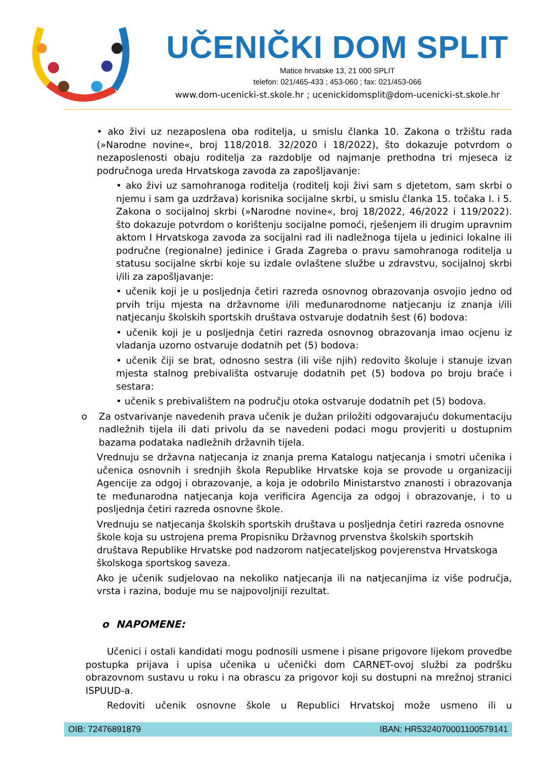UČENIČKI DOM SPLIT
Matice hrvatske 13, 21 000 SPLIT
telefon: 021/465-433 ; 453-060 ; fax: 021/453-066
www.dom-ucenicki-st.skole.hr ; ucenickidomsplit@dom-ucenicki-st.skole.hr
• ako živi uz nezaposlena oba roditelja, u smislu članka 10. Zakona o tržištu rada (»Narodne novine«, broj 118/2018. 32/2020 i 18/2022), što dokazuje potvrdom o nezaposlenosti obaju roditelja za razdoblje od najmanje prethodna tri mjeseca iz područnoga ureda Hrvatskoga zavoda za zapošljavanje:
• ako živi uz samohranoga roditelja (roditelj koji živi sam s djetetom, sam skrbi o njemu i sam ga uzdržava) korisnika socijalne skrbi, u smislu članka 15. točaka I. i 5. Zakona o socijalnoj skrbi (»Narodne novine«, broj 18/2022, 46/2022 i 119/2022). što dokazuje potvrdom o korištenju socijalne pomoći, rješenjem ili drugim upravnim aktom I Hrvatskoga zavoda za socijalni rad ili nadležnoga tijela u jedinici lokalne ili područne (regionalne) jedinice i Grada Zagreba o pravu samohranoga roditelja u statusu socijalne skrbi koje su izdale ovlaštene službe u zdravstvu, socijalnoj skrbi i/ili za zapošljavanje:
• učenik koji je u posljednja četiri razreda osnovnog obrazovanja osvojio jedno od prvih triju mjesta na državnome i/ili međunarodnome natjecanju iz znanja i/ili natjecanju školskih sportskih društava ostvaruje dodatnih šest (6) bodova:
• učenik koji je u posljednja četiri razreda osnovnog obrazovanja imao ocjenu iz vladanja uzorno ostvaruje dodatnih pet (5) bodova:
• učenik čiji se brat, odnosno sestra (ili više njih) redovito školuje i stanuje izvan mjesta stalnog prebivališta ostvaruje dodatnih pet (5) bodova po broju braće i sestara:
• učenik s prebivalištem na području otoka ostvaruje dodatnih pet (5) bodova.
o Za ostvarivanje navedenih prava učenik je dužan priložiti odgovarajuću dokumentaciju nadležnih tijela ili dati privolu da se navedeni podaci mogu provjeriti u dostupnim bazama podataka nadležnih državnih tijela.
Vrednuju se državna natjecanja iz znanja prema Katalogu natjecanja i smotri učenika i učenica osnovnih i srednjih škola Republike Hrvatske koja se provode u organizaciji Agencije za odgoj i obrazovanje, a koja je odobrilo Ministarstvo znanosti i obrazovanja te međunarodna natjecanja koja verificira Agencija za odgoj i obrazovanje, i to u posljednja četiri razreda osnovne škole.
Vrednuju se natjecanja školskih sportskih društava u posljednja četiri razreda osnovne škole koja su ustrojena prema Propisniku Državnog prvenstva školskih sportskih društava Republike Hrvatske pod nadzorom natjecateljskog povjerenstva Hrvatskoga školskoga sportskog saveza.
Ako je učenik sudjelovao na nekoliko natjecanja ili na natjecanjima iz više područja, vrsta i razina, boduje mu se najpovoljniji rezultat.
o NAPOMENE:
Učenici i ostali kandidati mogu podnosili usmene i pisane prigovore lijekom provedbe postupka prijava i upisa učenika u učenički dom CARNET-ovoj službi za podršku obrazovnom sustavu u roku i na obrascu za prigovor koji su dostupni na mrežnoj stranici ISPUUD-a.
Redoviti učenik osnovne škole u Republici Hrvatskoj može usmeno ili u
OIB: 72476891879 IBAN: HR5324070001100579141